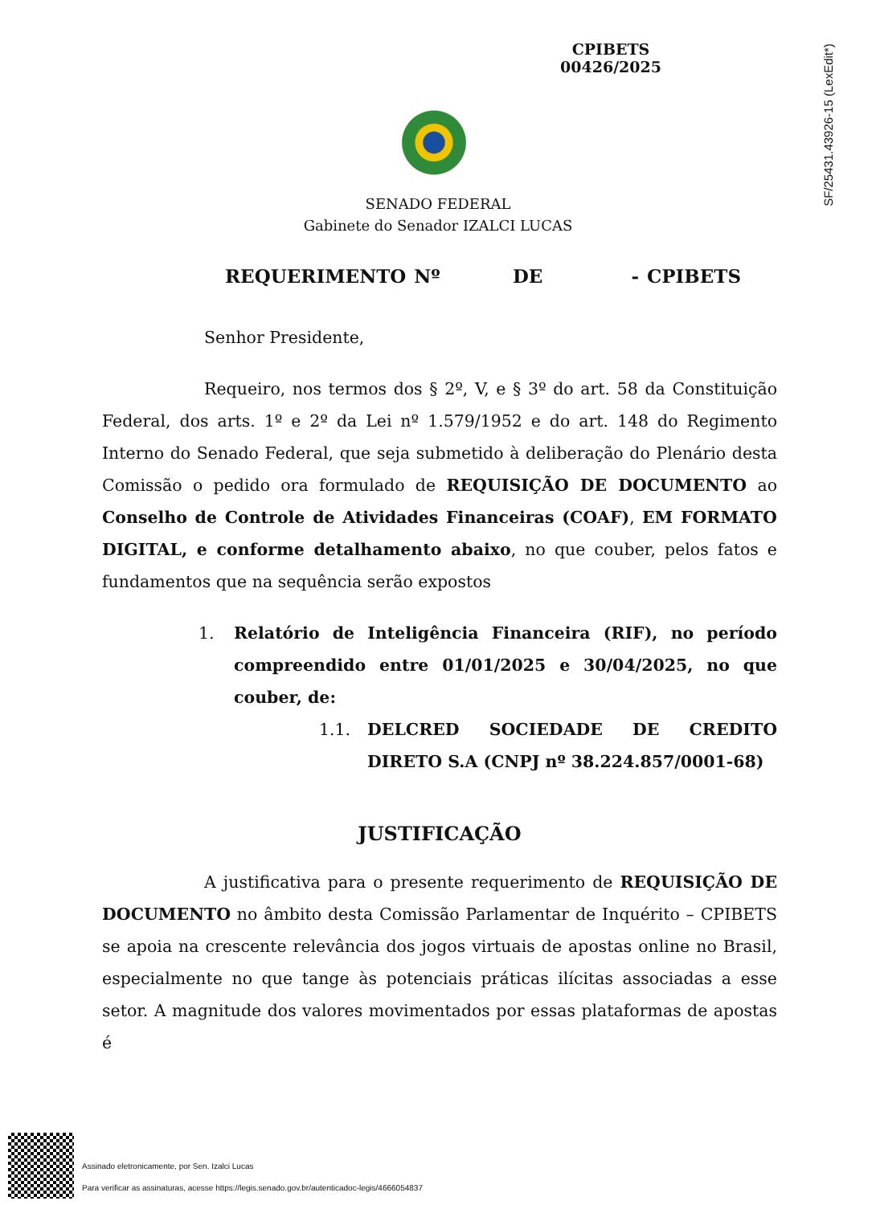CPIBETS
00426/2025
SF/25431.43926-15 (LexEdit*)
SENADO FEDERAL
Gabinete do Senador IZALCI LUCAS
REQUERIMENTO Nº DE - CPIBETS
Senhor Presidente,
Requeiro, nos termos dos § 2º, V, e § 3º do art. 58 da Constituição Federal, dos arts. 1º e 2º da Lei nº 1.579/1952 e do art. 148 do Regimento Interno do Senado Federal, que seja submetido à deliberação do Plenário desta Comissão o pedido ora formulado de REQUISIÇÃO DE DOCUMENTO ao Conselho de Controle de Atividades Financeiras (COAF), EM FORMATO DIGITAL, e conforme detalhamento abaixo, no que couber, pelos fatos e fundamentos que na sequência serão expostos
1. Relatório de Inteligência Financeira (RIF), no período compreendido entre 01/01/2025 e 30/04/2025, no que couber, de:
1.1. DELCRED SOCIEDADE DE CREDITO DIRETO S.A (CNPJ nº 38.224.857/0001-68)
JUSTIFICAÇÃO
A justificativa para o presente requerimento de REQUISIÇÃO DE DOCUMENTO no âmbito desta Comissão Parlamentar de Inquérito – CPIBETS se apoia na crescente relevância dos jogos virtuais de apostas online no Brasil, especialmente no que tange às potenciais práticas ilícitas associadas a esse setor. A magnitude dos valores movimentados por essas plataformas de apostas é
Assinado eletronicamente, por Sen. Izalci Lucas
Para verificar as assinaturas, acesse https://legis.senado.gov.br/autenticadoc-legis/4666054837